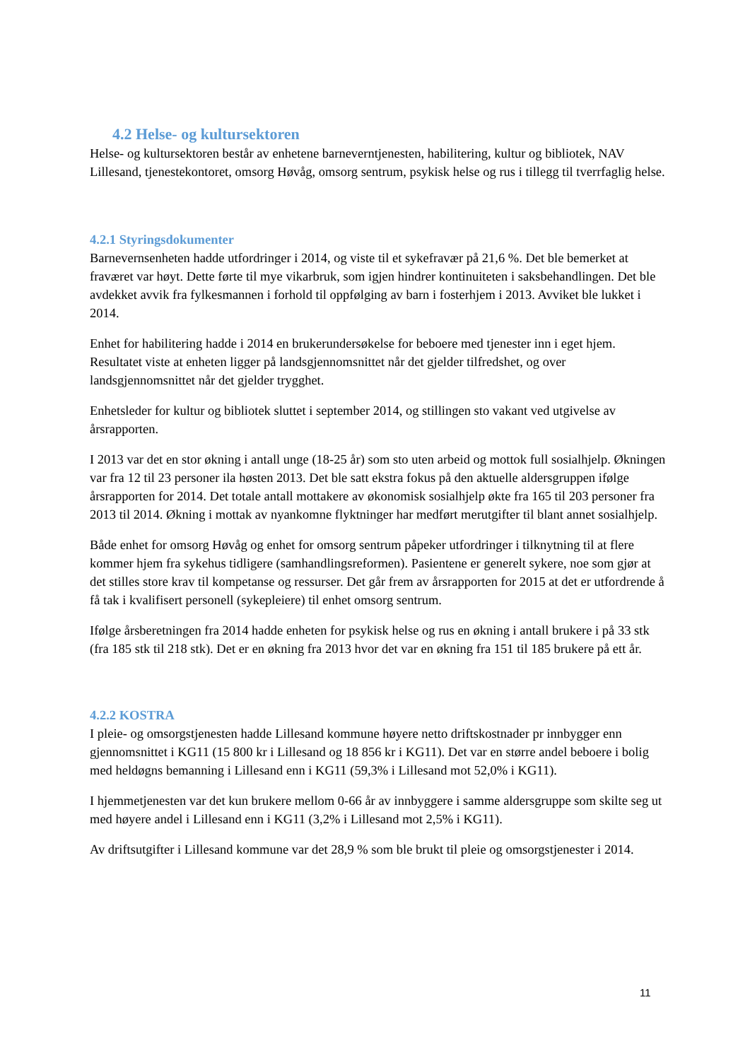4.2 Helse- og kultursektoren
Helse- og kultursektoren består av enhetene barneverntjenesten, habilitering, kultur og bibliotek, NAV Lillesand, tjenestekontoret, omsorg Høvåg, omsorg sentrum, psykisk helse og rus i tillegg til tverrfaglig helse.
4.2.1 Styringsdokumenter
Barnevernsenheten hadde utfordringer i 2014, og viste til et sykefravær på 21,6 %. Det ble bemerket at fraværet var høyt. Dette førte til mye vikarbruk, som igjen hindrer kontinuiteten i saksbehandlingen. Det ble avdekket avvik fra fylkesmannen i forhold til oppfølging av barn i fosterhjem i 2013. Avviket ble lukket i 2014.
Enhet for habilitering hadde i 2014 en brukerundersøkelse for beboere med tjenester inn i eget hjem. Resultatet viste at enheten ligger på landsgjennomsnittet når det gjelder tilfredshet, og over landsgjennomsnittet når det gjelder trygghet.
Enhetsleder for kultur og bibliotek sluttet i september 2014, og stillingen sto vakant ved utgivelse av årsrapporten.
I 2013 var det en stor økning i antall unge (18-25 år) som sto uten arbeid og mottok full sosialhjelp. Økningen var fra 12 til 23 personer ila høsten 2013. Det ble satt ekstra fokus på den aktuelle aldersgruppen ifølge årsrapporten for 2014. Det totale antall mottakere av økonomisk sosialhjelp økte fra 165 til 203 personer fra 2013 til 2014. Økning i mottak av nyankomne flyktninger har medført merutgifter til blant annet sosialhjelp.
Både enhet for omsorg Høvåg og enhet for omsorg sentrum påpeker utfordringer i tilknytning til at flere kommer hjem fra sykehus tidligere (samhandlingsreformen). Pasientene er generelt sykere, noe som gjør at det stilles store krav til kompetanse og ressurser. Det går frem av årsrapporten for 2015 at det er utfordrende å få tak i kvalifisert personell (sykepleiere) til enhet omsorg sentrum.
Ifølge årsberetningen fra 2014 hadde enheten for psykisk helse og rus en økning i antall brukere i på 33 stk (fra 185 stk til 218 stk). Det er en økning fra 2013 hvor det var en økning fra 151 til 185 brukere på ett år.
4.2.2 KOSTRA
I pleie- og omsorgstjenesten hadde Lillesand kommune høyere netto driftskostnader pr innbygger enn gjennomsnittet i KG11 (15 800 kr i Lillesand og 18 856 kr i KG11). Det var en større andel beboere i bolig med heldøgns bemanning i Lillesand enn i KG11 (59,3% i Lillesand mot 52,0% i KG11).
I hjemmetjenesten var det kun brukere mellom 0-66 år av innbyggere i samme aldersgruppe som skilte seg ut med høyere andel i Lillesand enn i KG11 (3,2% i Lillesand mot 2,5% i KG11).
Av driftsutgifter i Lillesand kommune var det 28,9 % som ble brukt til pleie og omsorgstjenester i 2014.
11